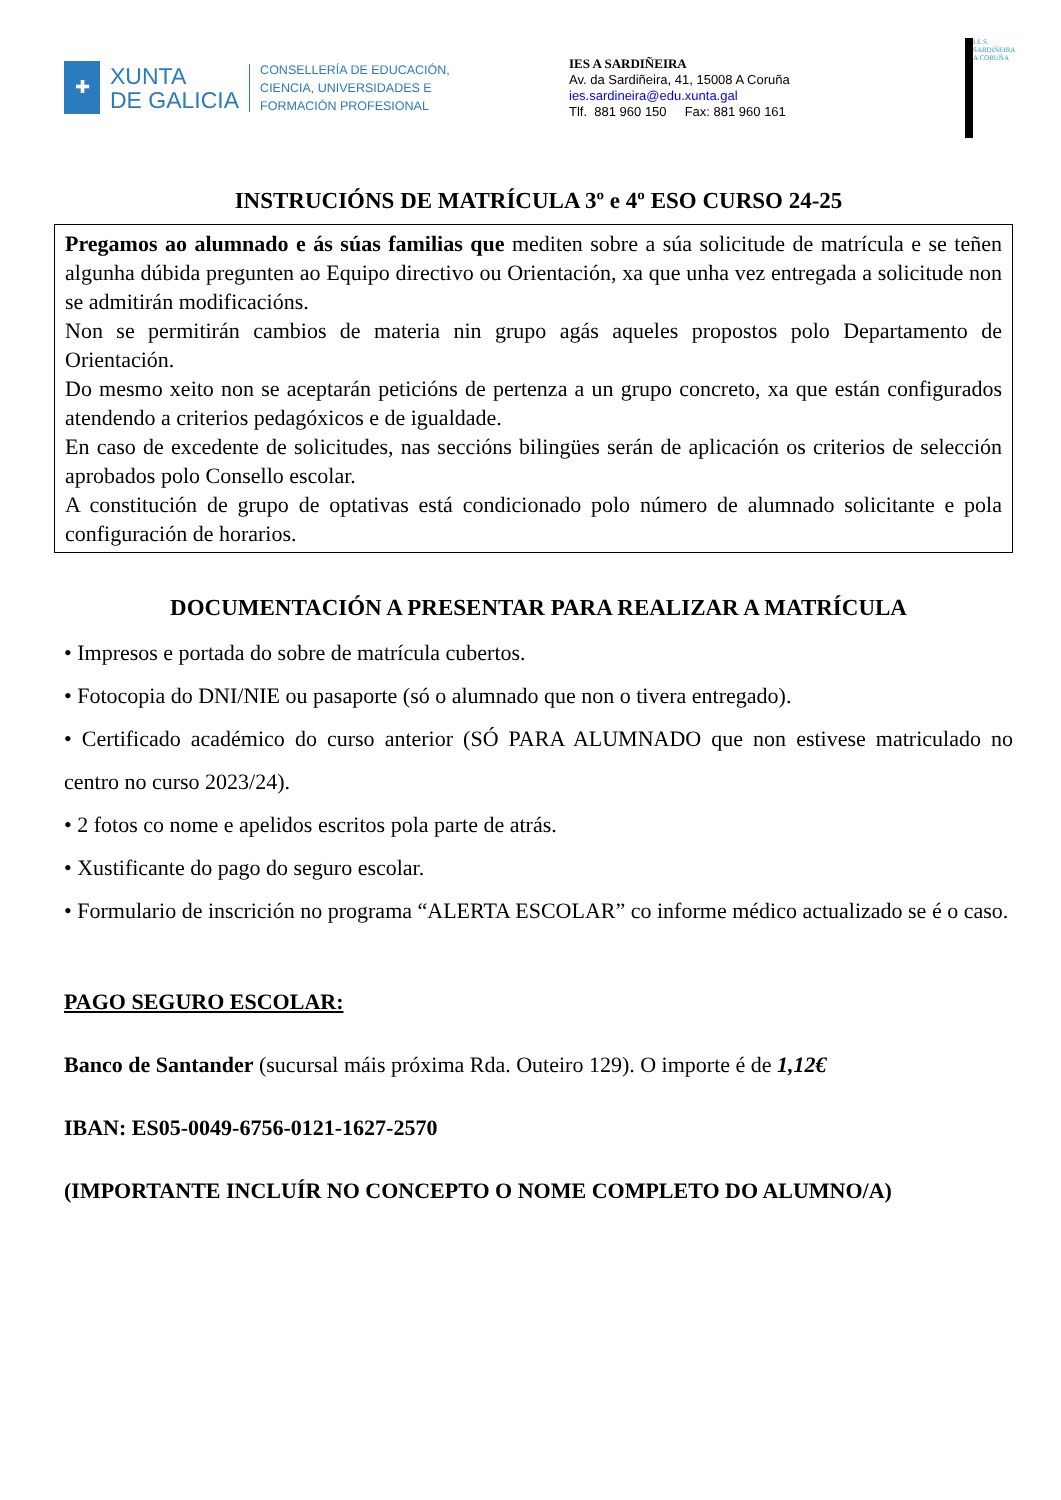✚
XUNTA
DE GALICIA
CONSELLERÍA DE EDUCACIÓN,
CIENCIA, UNIVERSIDADES E
FORMACIÓN PROFESIONAL
IES A SARDIÑEIRA
Av. da Sardiñeira, 41, 15008 A Coruña
ies.sardineira@edu.xunta.gal
Tlf. 881 960 150 Fax: 881 960 161
I.E.S. SARDIÑEIRA A CORUÑA
INSTRUCIÓNS DE MATRÍCULA 3º e 4º ESO CURSO 24-25
Pregamos ao alumnado e ás súas familias que mediten sobre a súa solicitude de matrícula e se teñen algunha dúbida pregunten ao Equipo directivo ou Orientación, xa que unha vez entregada a solicitude non se admitirán modificacións.
Non se permitirán cambios de materia nin grupo agás aqueles propostos polo Departamento de Orientación.
Do mesmo xeito non se aceptarán peticións de pertenza a un grupo concreto, xa que están configurados atendendo a criterios pedagóxicos e de igualdade.
En caso de excedente de solicitudes, nas seccións bilingües serán de aplicación os criterios de selección aprobados polo Consello escolar.
A constitución de grupo de optativas está condicionado polo número de alumnado solicitante e pola configuración de horarios.
DOCUMENTACIÓN A PRESENTAR PARA REALIZAR A MATRÍCULA
• Impresos e portada do sobre de matrícula cubertos.
• Fotocopia do DNI/NIE ou pasaporte (só o alumnado que non o tivera entregado).
• Certificado académico do curso anterior (SÓ PARA ALUMNADO que non estivese matriculado no centro no curso 2023/24).
• 2 fotos co nome e apelidos escritos pola parte de atrás.
• Xustificante do pago do seguro escolar.
• Formulario de inscrición no programa “ALERTA ESCOLAR” co informe médico actualizado se é o caso.
PAGO SEGURO ESCOLAR:
Banco de Santander (sucursal máis próxima Rda. Outeiro 129). O importe é de 1,12€
IBAN: ES05-0049-6756-0121-1627-2570
(IMPORTANTE INCLUÍR NO CONCEPTO O NOME COMPLETO DO ALUMNO/A)